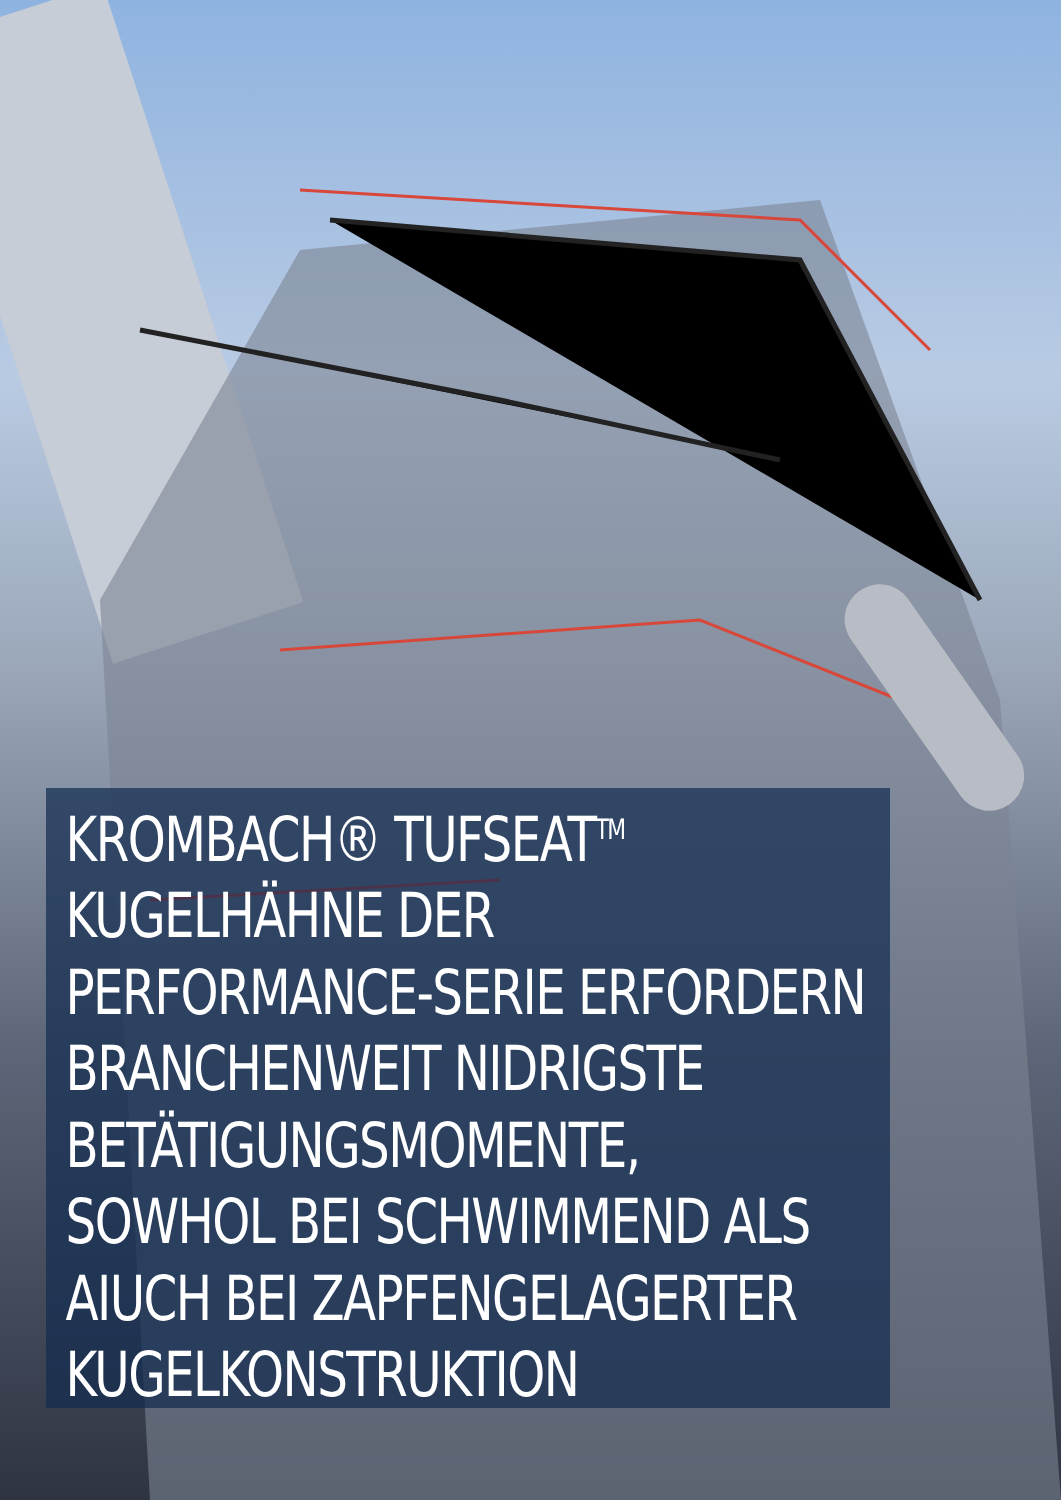KROMBACH® TUFSEAT<sup>TM</sup>
KUGELHÄHNE DER
PERFORMANCE-SERIE ERFORDERN
BRANCHENWEIT NIDRIGSTE
BETÄTIGUNGSMOMENTE,
SOWHOL BEI SCHWIMMEND ALS
AIUCH BEI ZAPFENGELAGERTER
KUGELKONSTRUKTION